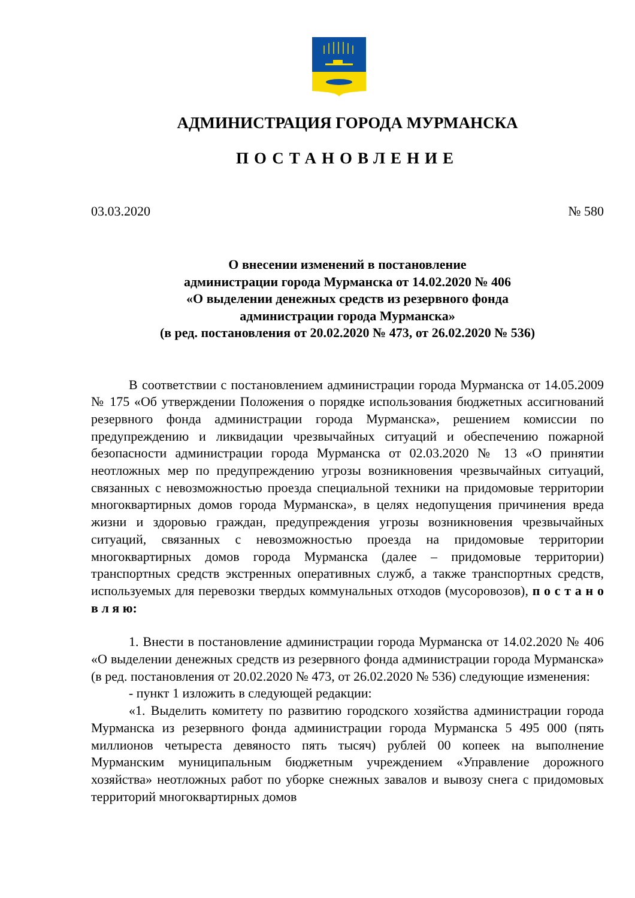АДМИНИСТРАЦИЯ ГОРОДА МУРМАНСКА
ПОСТАНОВЛЕНИЕ
03.03.2020 № 580
О внесении изменений в постановление
администрации города Мурманска от 14.02.2020 № 406
«О выделении денежных средств из резервного фонда
администрации города Мурманска»
(в ред. постановления от 20.02.2020 № 473, от 26.02.2020 № 536)
В соответствии с постановлением администрации города Мурманска от 14.05.2009 № 175 «Об утверждении Положения о порядке использования бюджетных ассигнований резервного фонда администрации города Мурманска», решением комиссии по предупреждению и ликвидации чрезвычайных ситуаций и обеспечению пожарной безопасности администрации города Мурманска от 02.03.2020 № 13 «О принятии неотложных мер по предупреждению угрозы возникновения чрезвычайных ситуаций, связанных с невозможностью проезда специальной техники на придомовые территории многоквартирных домов города Мурманска», в целях недопущения причинения вреда жизни и здоровью граждан, предупреждения угрозы возникновения чрезвычайных ситуаций, связанных с невозможностью проезда на придомовые территории многоквартирных домов города Мурманска (далее – придомовые территории) транспортных средств экстренных оперативных служб, а также транспортных средств, используемых для перевозки твердых коммунальных отходов (мусоровозов), п о с т а н о в л я ю:
1. Внести в постановление администрации города Мурманска от 14.02.2020 № 406 «О выделении денежных средств из резервного фонда администрации города Мурманска» (в ред. постановления от 20.02.2020 № 473, от 26.02.2020 № 536) следующие изменения:
- пункт 1 изложить в следующей редакции:
«1. Выделить комитету по развитию городского хозяйства администрации города Мурманска из резервного фонда администрации города Мурманска 5 495 000 (пять миллионов четыреста девяносто пять тысяч) рублей 00 копеек на выполнение Мурманским муниципальным бюджетным учреждением «Управление дорожного хозяйства» неотложных работ по уборке снежных завалов и вывозу снега с придомовых территорий многоквартирных домов